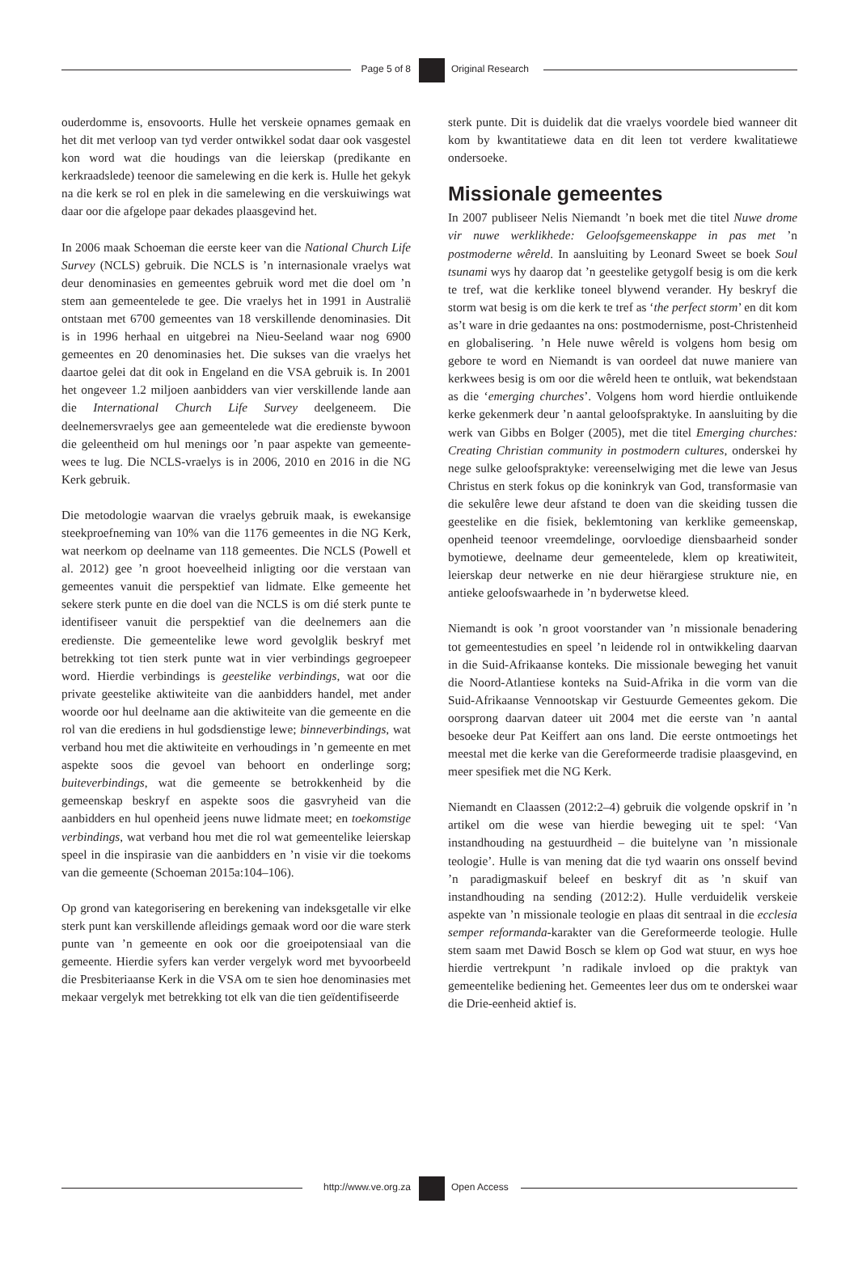Page 5 of 8 Original Research
ouderdomme is, ensovoorts. Hulle het verskeie opnames gemaak en het dit met verloop van tyd verder ontwikkel sodat daar ook vasgestel kon word wat die houdings van die leierskap (predikante en kerkraadslede) teenoor die samelewing en die kerk is. Hulle het gekyk na die kerk se rol en plek in die samelewing en die verskuiwings wat daar oor die afgelope paar dekades plaasgevind het.
In 2006 maak Schoeman die eerste keer van die National Church Life Survey (NCLS) gebruik. Die NCLS is ’n internasionale vraelys wat deur denominasies en gemeentes gebruik word met die doel om ’n stem aan gemeentelede te gee. Die vraelys het in 1991 in Australië ontstaan met 6700 gemeentes van 18 verskillende denominasies. Dit is in 1996 herhaal en uitgebrei na Nieu-Seeland waar nog 6900 gemeentes en 20 denominasies het. Die sukses van die vraelys het daartoe gelei dat dit ook in Engeland en die VSA gebruik is. In 2001 het ongeveer 1.2 miljoen aanbidders van vier verskillende lande aan die International Church Life Survey deelgeneem. Die deelnemersvraelys gee aan gemeentelede wat die eredienste bywoon die geleentheid om hul menings oor ’n paar aspekte van gemeente-wees te lug. Die NCLS-vraelys is in 2006, 2010 en 2016 in die NG Kerk gebruik.
Die metodologie waarvan die vraelys gebruik maak, is ewekansige steekproefneming van 10% van die 1176 gemeentes in die NG Kerk, wat neerkom op deelname van 118 gemeentes. Die NCLS (Powell et al. 2012) gee ’n groot hoeveelheid inligting oor die verstaan van gemeentes vanuit die perspektief van lidmate. Elke gemeente het sekere sterk punte en die doel van die NCLS is om dié sterk punte te identifiseer vanuit die perspektief van die deelnemers aan die eredienste. Die gemeentelike lewe word gevolglik beskryf met betrekking tot tien sterk punte wat in vier verbindings gegroepeer word. Hierdie verbindings is geestelike verbindings, wat oor die private geestelike aktiwiteite van die aanbidders handel, met ander woorde oor hul deelname aan die aktiwiteite van die gemeente en die rol van die erediens in hul godsdienstige lewe; binneverbindings, wat verband hou met die aktiwiteite en verhoudings in ’n gemeente en met aspekte soos die gevoel van behoort en onderlinge sorg; buiteverbindings, wat die gemeente se betrokkenheid by die gemeenskap beskryf en aspekte soos die gasvryheid van die aanbidders en hul openheid jeens nuwe lidmate meet; en toekomstige verbindings, wat verband hou met die rol wat gemeentelike leierskap speel in die inspirasie van die aanbidders en ’n visie vir die toekoms van die gemeente (Schoeman 2015a:104–106).
Op grond van kategorisering en berekening van indeksgetalle vir elke sterk punt kan verskillende afleidings gemaak word oor die ware sterk punte van ’n gemeente en ook oor die groeipotensiaal van die gemeente. Hierdie syfers kan verder vergelyk word met byvoorbeeld die Presbiteriaanse Kerk in die VSA om te sien hoe denominasies met mekaar vergelyk met betrekking tot elk van die tien geïdentifiseerde
sterk punte. Dit is duidelik dat die vraelys voordele bied wanneer dit kom by kwantitatiewe data en dit leen tot verdere kwalitatiewe ondersoeke.
Missionale gemeentes
In 2007 publiseer Nelis Niemandt ’n boek met die titel Nuwe drome vir nuwe werklikhede: Geloofsgemeenskappe in pas met ’n postmoderne wêreld. In aansluiting by Leonard Sweet se boek Soul tsunami wys hy daarop dat ’n geestelike getygolf besig is om die kerk te tref, wat die kerklike toneel blywend verander. Hy beskryf die storm wat besig is om die kerk te tref as ‘the perfect storm’ en dit kom as’t ware in drie gedaantes na ons: postmodernisme, post-Christenheid en globalisering. ’n Hele nuwe wêreld is volgens hom besig om gebore te word en Niemandt is van oordeel dat nuwe maniere van kerkwees besig is om oor die wêreld heen te ontluik, wat bekendstaan as die ‘emerging churches’. Volgens hom word hierdie ontluikende kerke gekenmerk deur ’n aantal geloofspraktyke. In aansluiting by die werk van Gibbs en Bolger (2005), met die titel Emerging churches: Creating Christian community in postmodern cultures, onderskei hy nege sulke geloofspraktyke: vereenselwiging met die lewe van Jesus Christus en sterk fokus op die koninkryk van God, transformasie van die sekulêre lewe deur afstand te doen van die skeiding tussen die geestelike en die fisiek, beklemtoning van kerklike gemeenskap, openheid teenoor vreemdelinge, oorvloedige diensbaarheid sonder bymotiewe, deelname deur gemeentelede, klem op kreatiwiteit, leierskap deur netwerke en nie deur hiërargiese strukture nie, en antieke geloofswaarhede in ’n byderwetse kleed.
Niemandt is ook ’n groot voorstander van ’n missionale benadering tot gemeentestudies en speel ’n leidende rol in ontwikkeling daarvan in die Suid-Afrikaanse konteks. Die missionale beweging het vanuit die Noord-Atlantiese konteks na Suid-Afrika in die vorm van die Suid-Afrikaanse Vennootskap vir Gestuurde Gemeentes gekom. Die oorsprong daarvan dateer uit 2004 met die eerste van ’n aantal besoeke deur Pat Keiffert aan ons land. Die eerste ontmoetings het meestal met die kerke van die Gereformeerde tradisie plaasgevind, en meer spesifiek met die NG Kerk.
Niemandt en Claassen (2012:2–4) gebruik die volgende opskrif in ’n artikel om die wese van hierdie beweging uit te spel: ‘Van instandhouding na gestuurdheid – die buitelyne van ’n missionale teologie’. Hulle is van mening dat die tyd waarin ons onsself bevind ’n paradigmaskuif beleef en beskryf dit as ’n skuif van instandhouding na sending (2012:2). Hulle verduidelik verskeie aspekte van ’n missionale teologie en plaas dit sentraal in die ecclesia semper reformanda-karakter van die Gereformeerde teologie. Hulle stem saam met Dawid Bosch se klem op God wat stuur, en wys hoe hierdie vertrekpunt ’n radikale invloed op die praktyk van gemeentelike bediening het. Gemeentes leer dus om te onderskei waar die Drie-eenheid aktief is.
http://www.ve.org.za Open Access